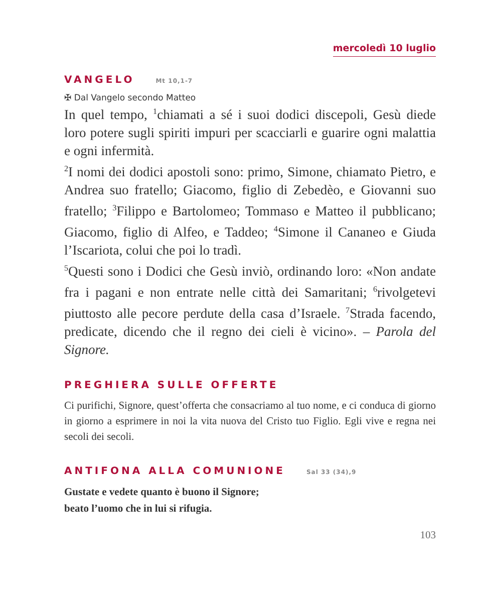mercoledì 10 luglio
VANGELO Mt 10,1-7
✠ Dal Vangelo secondo Matteo
In quel tempo, <sup>1</sup>chiamati a sé i suoi dodici discepoli, Gesù diede loro potere sugli spiriti impuri per scacciarli e guarire ogni malattia e ogni infermità.
<sup>2</sup> I nomi dei dodici apostoli sono: primo, Simone, chiamato Pietro, e Andrea suo fratello; Giacomo, figlio di Zebedèo, e Giovanni suo fratello; <sup>3</sup>Filippo e Bartolomeo; Tommaso e Matteo il pubblicano; Giacomo, figlio di Alfeo, e Taddeo; <sup>4</sup>Simone il Cananeo e Giuda l’Iscariota, colui che poi lo tradì.
<sup>5</sup> Questi sono i Dodici che Gesù inviò, ordinando loro: «Non andate fra i pagani e non entrate nelle città dei Samaritani; <sup>6</sup>rivolgetevi piuttosto alle pecore perdute della casa d’Israele. <sup>7</sup>Strada facendo, predicate, dicendo che il regno dei cieli è vicino». – Parola del Signore.
PREGHIERA SULLE OFFERTE
Ci purifichi, Signore, quest’offerta che consacriamo al tuo nome, e ci conduca di giorno in giorno a esprimere in noi la vita nuova del Cristo tuo Figlio. Egli vive e regna nei secoli dei secoli.
ANTIFONA ALLA COMUNIONE Sal 33 (34),9
Gustate e vedete quanto è buono il Signore;
beato l’uomo che in lui si rifugia.
103